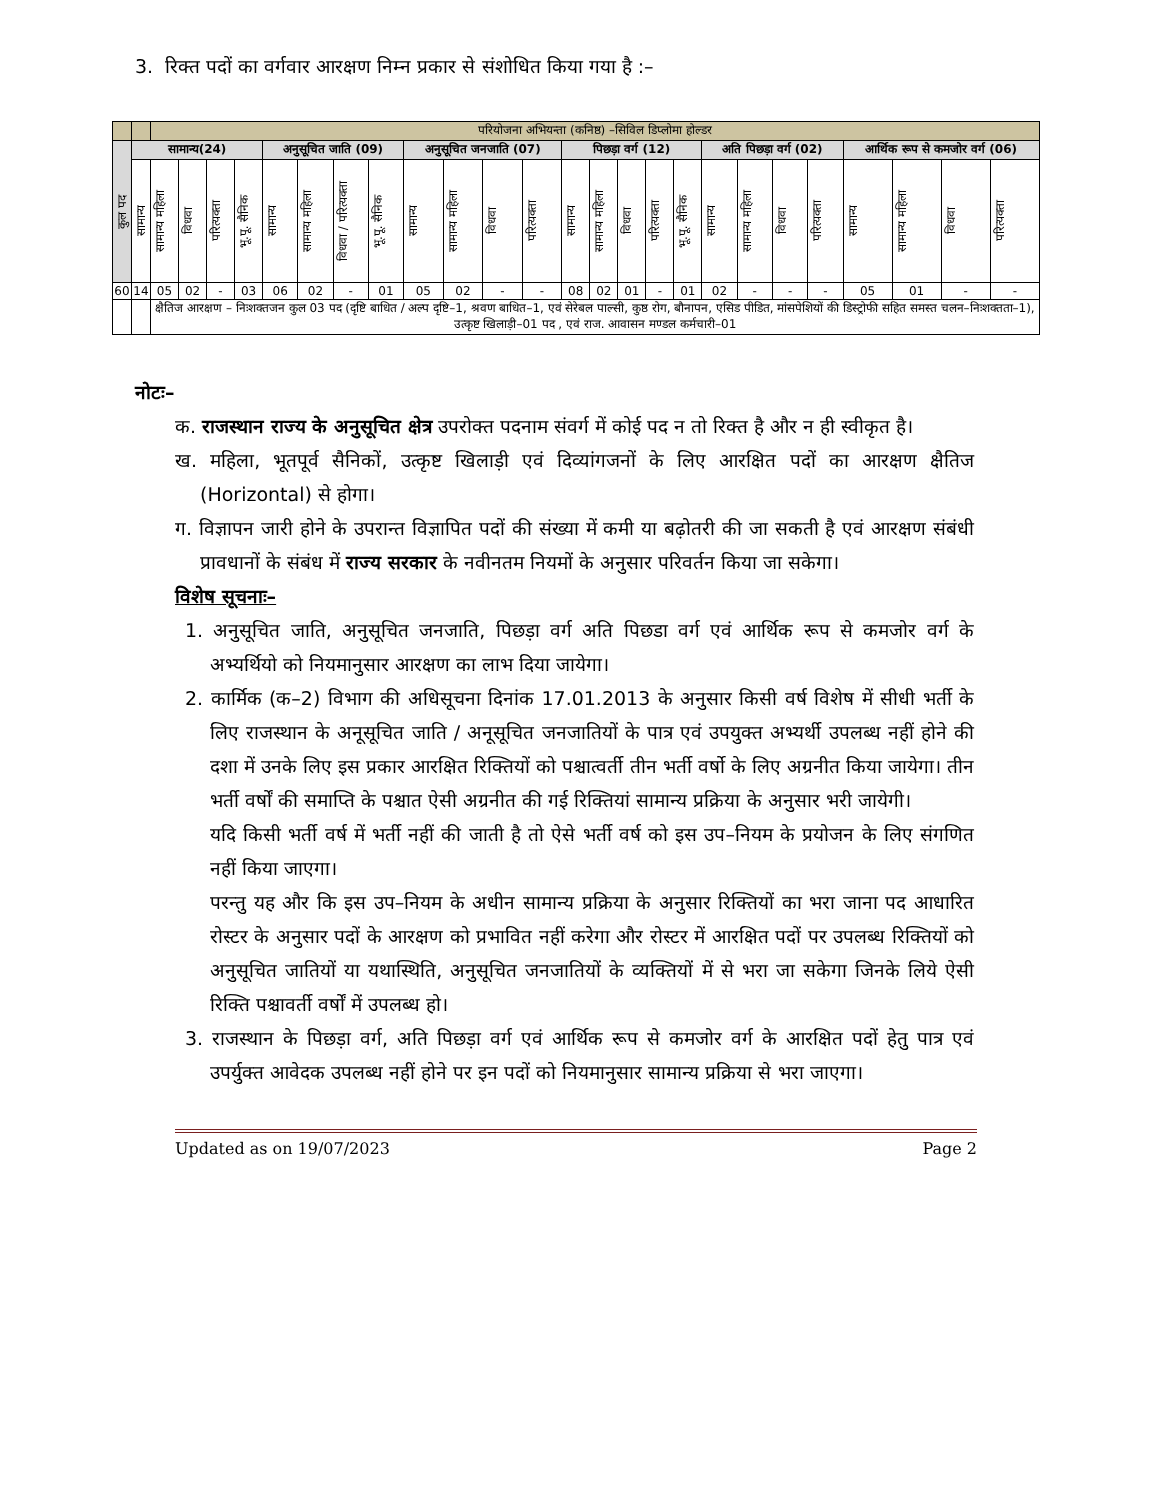3. रिक्त पदों का वर्गवार आरक्षण निम्न प्रकार से संशोधित किया गया है :–
| | | परियोजना अभियन्ता (कनिष्ठ) –सिविल डिप्लोमा होल्डर | | | | | | | | | | | | | | | | | | | | | | | | |
| कुल पद | सामान्य(24) | | | | | अनुसूचित जाति (09) | | | | अनुसूचित जनजाति (07) | | | | पिछड़ा वर्ग (12) | | | | | अति पिछड़ा वर्ग (02) | | | | आर्थिक रूप से कमजोर वर्ग (06) | | | |
| | सामान्य | सामान्य महिला | विधवा | परित्यक्ता | भू.पू. सैनिक | सामान्य | सामान्य महिला | विधवा / परित्यक्ता | भू.पू. सैनिक | सामान्य | सामान्य महिला | विधवा | परित्यक्ता | सामान्य | सामान्य महिला | विधवा | परित्यक्ता | भू.पू. सैनिक | सामान्य | सामान्य महिला | विधवा | परित्यक्ता | सामान्य | सामान्य महिला | विधवा | परित्यक्ता |
| 60 | 14 | 05 | 02 | - | 03 | 06 | 02 | - | 01 | 05 | 02 | - | - | 08 | 02 | 01 | - | 01 | 02 | - | - | - | 05 | 01 | - | - |
| | | क्षैतिज आरक्षण – निःशक्तजन कुल 03 पद (दृष्टि बाधित / अल्प दृष्टि–1, श्रवण बाधित–1, एवं सेरेबल पाल्सी, कुष्ठ रोग, बौनापन, एसिड पीडित, मांसपेशियों की डिस्ट्रोफी सहित समस्त चलन–निःशक्तता–1), उत्कृष्ट खिलाड़ी–01 पद , एवं राज. आवासन मण्डल कर्मचारी–01 | | | | | | | | | | | | | | | | | | | | | | | | |
नोटः–
क. राजस्थान राज्य के अनुसूचित क्षेत्र उपरोक्त पदनाम संवर्ग में कोई पद न तो रिक्त है और न ही स्वीकृत है।
ख. महिला, भूतपूर्व सैनिकों, उत्कृष्ट खिलाड़ी एवं दिव्यांगजनों के लिए आरक्षित पदों का आरक्षण क्षैतिज (Horizontal) से होगा।
ग. विज्ञापन जारी होने के उपरान्त विज्ञापित पदों की संख्या में कमी या बढ़ोतरी की जा सकती है एवं आरक्षण संबंधी प्रावधानों के संबंध में राज्य सरकार के नवीनतम नियमों के अनुसार परिवर्तन किया जा सकेगा।
विशेष सूचनाः–
1. अनुसूचित जाति, अनुसूचित जनजाति, पिछड़ा वर्ग अति पिछडा वर्ग एवं आर्थिक रूप से कमजोर वर्ग के अभ्यर्थियो को नियमानुसार आरक्षण का लाभ दिया जायेगा।
2. कार्मिक (क–2) विभाग की अधिसूचना दिनांक 17.01.2013 के अनुसार किसी वर्ष विशेष में सीधी भर्ती के लिए राजस्थान के अनूसूचित जाति / अनूसूचित जनजातियों के पात्र एवं उपयुक्त अभ्यर्थी उपलब्ध नहीं होने की दशा में उनके लिए इस प्रकार आरक्षित रिक्तियों को पश्चात्वर्ती तीन भर्ती वर्षो के लिए अग्रनीत किया जायेगा। तीन भर्ती वर्षों की समाप्ति के पश्चात ऐसी अग्रनीत की गई रिक्तियां सामान्य प्रक्रिया के अनुसार भरी जायेगी।
यदि किसी भर्ती वर्ष में भर्ती नहीं की जाती है तो ऐसे भर्ती वर्ष को इस उप–नियम के प्रयोजन के लिए संगणित नहीं किया जाएगा।
परन्तु यह और कि इस उप–नियम के अधीन सामान्य प्रक्रिया के अनुसार रिक्तियों का भरा जाना पद आधारित रोस्टर के अनुसार पदों के आरक्षण को प्रभावित नहीं करेगा और रोस्टर में आरक्षित पदों पर उपलब्ध रिक्तियों को अनुसूचित जातियों या यथास्थिति, अनुसूचित जनजातियों के व्यक्तियों में से भरा जा सकेगा जिनके लिये ऐसी रिक्ति पश्चावर्ती वर्षों में उपलब्ध हो।
3. राजस्थान के पिछड़ा वर्ग, अति पिछड़ा वर्ग एवं आर्थिक रूप से कमजोर वर्ग के आरक्षित पदों हेतु पात्र एवं उपर्युक्त आवेदक उपलब्ध नहीं होने पर इन पदों को नियमानुसार सामान्य प्रक्रिया से भरा जाएगा।
Updated as on 19/07/2023 Page 2